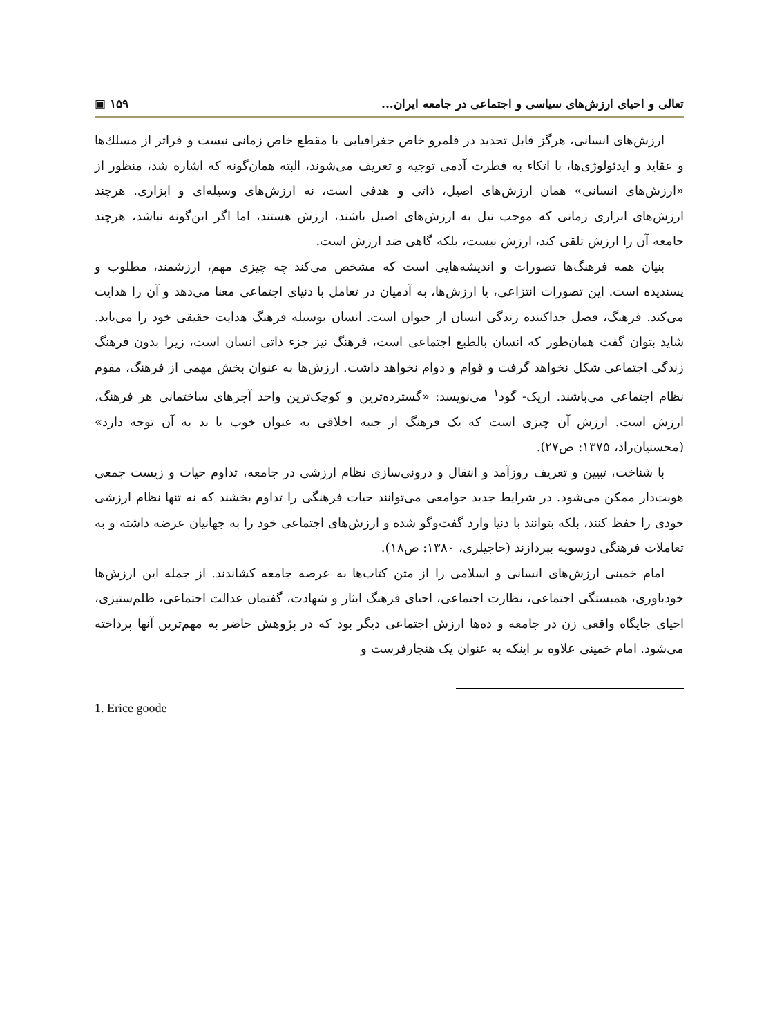تعالی و احیای ارزش‌های سیاسی و اجتماعی در جامعه ایران... ١۵٩ ▣
ارزش‌های انسانی، هرگز قابل تحدید در قلمرو خاص جغرافیایی یا مقطع خاص زمانی نیست و فراتر از مسلك‌ها و عقاید و ایدئولوژی‌ها، با اتکاء به فطرت آدمی توجیه و تعریف می‌شوند، البته همان‌گونه که اشاره شد، منظور از «ارزش‌های انسانی» همان ارزش‌های اصیل، ذاتی و هدفی است، نه ارزش‌های وسیله‌ای و ابزاری. هرچند ارزش‌های ابزاری زمانی که موجب نیل به ارزش‌های اصیل باشند، ارزش هستند، اما اگر این‌گونه نباشد، هرچند جامعه آن را ارزش تلقی کند، ارزش نیست، بلکه گاهی ضد ارزش است.
بنیان همه فرهنگ‌ها تصورات و اندیشه‌هایی است که مشخص می‌کند چه چیزی مهم، ارزشمند، مطلوب و پسندیده است. این تصورات انتزاعی، یا ارزش‌ها، به آدمیان در تعامل با دنیای اجتماعی معنا می‌دهد و آن را هدایت می‌کند. فرهنگ، فصل جداکننده زندگی انسان از حیوان است. انسان بوسیله فرهنگ هدایت حقیقی خود را می‌یابد. شاید بتوان گفت همان‌طور که انسان بالطبع اجتماعی است، فرهنگ نیز جزء ذاتی انسان است، زیرا بدون فرهنگ زندگی اجتماعی شکل نخواهد گرفت و قوام و دوام نخواهد داشت. ارزش‌ها به عنوان بخش مهمی از فرهنگ، مقوم نظام اجتماعی می‌باشند. اریک- گود<sup>١</sup> می‌نویسد: «گسترده‌ترین و کوچک‌ترین واحد آجرهای ساختمانی هر فرهنگ، ارزش است. ارزش آن چیزی است که یک فرهنگ از جنبه اخلاقی به عنوان خوب یا بد به آن توجه دارد» (محسنیان‌راد، ١٣٧۵: ص٢٧).
با شناخت، تبیین و تعریف روزآمد و انتقال و درونی‌سازی نظام ارزشی در جامعه، تداوم حیات و زیست جمعی هویت‌دار ممکن می‌شود. در شرایط جدید جوامعی می‌توانند حیات فرهنگی را تداوم بخشند که نه تنها نظام ارزشی خودی را حفظ کنند، بلکه بتوانند با دنیا وارد گفت‌وگو شده و ارزش‌های اجتماعی خود را به جهانیان عرضه داشته و به تعاملات فرهنگی دوسویه بپردازند (حاجیلری، ١٣٨٠: ص١٨).
امام خمینی ارزش‌های انسانی و اسلامی را از متن کتاب‌ها به عرصه جامعه کشاندند. از جمله این ارزش‌ها خودباوری، همبستگی اجتماعی، نظارت اجتماعی، احیای فرهنگ ایثار و شهادت، گفتمان عدالت اجتماعی، ظلم‌ستیزی، احیای جایگاه واقعی زن در جامعه و ده‌ها ارزش اجتماعی دیگر بود که در پژوهش حاضر به مهم‌ترین آنها پرداخته می‌شود. امام خمینی علاوه بر اینکه به عنوان یک هنجارفرست و
1. Erice goode